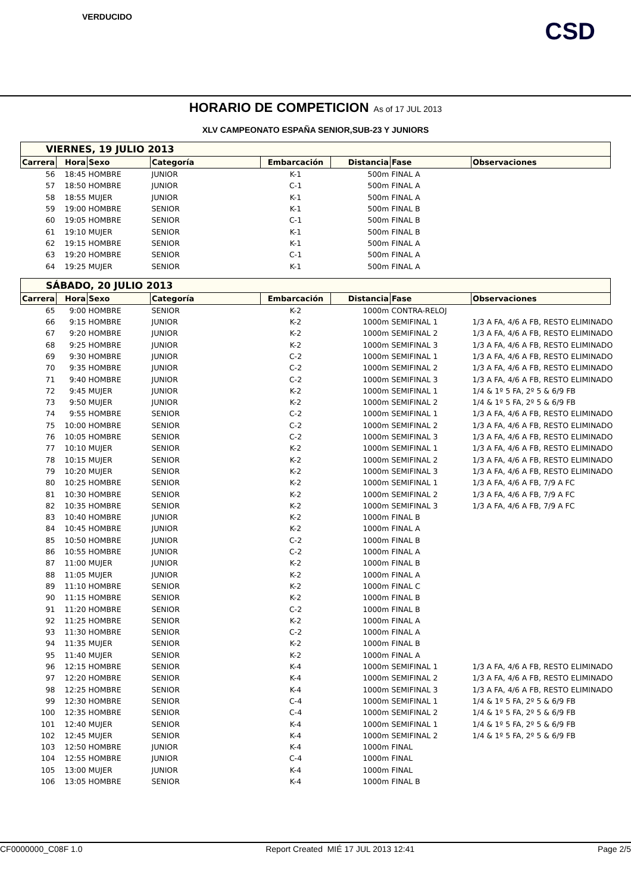VERDUCIDO
CSD
HORARIO DE COMPETICION As of 17 JUL 2013
XLV CAMPEONATO ESPAÑA SENIOR,SUB-23 Y JUNIORS
| VIERNES, 19 JULIO 2013 | | | | | | | |
| Carrera | Hora | Sexo | Categoría | Embarcación | Distancia | Fase | Observaciones |
| 56 | 18:45 | HOMBRE | JUNIOR | K-1 | 500m | FINAL A | |
| 57 | 18:50 | HOMBRE | JUNIOR | C-1 | 500m | FINAL A | |
| 58 | 18:55 | MUJER | JUNIOR | K-1 | 500m | FINAL A | |
| 59 | 19:00 | HOMBRE | SENIOR | K-1 | 500m | FINAL B | |
| 60 | 19:05 | HOMBRE | SENIOR | C-1 | 500m | FINAL B | |
| 61 | 19:10 | MUJER | SENIOR | K-1 | 500m | FINAL B | |
| 62 | 19:15 | HOMBRE | SENIOR | K-1 | 500m | FINAL A | |
| 63 | 19:20 | HOMBRE | SENIOR | C-1 | 500m | FINAL A | |
| 64 | 19:25 | MUJER | SENIOR | K-1 | 500m | FINAL A | |
| SÁBADO, 20 JULIO 2013 | | | | | | | |
| Carrera | Hora | Sexo | Categoría | Embarcación | Distancia | Fase | Observaciones |
| 65 | 9:00 | HOMBRE | SENIOR | K-2 | 1000m | CONTRA-RELOJ | |
| 66 | 9:15 | HOMBRE | JUNIOR | K-2 | 1000m | SEMIFINAL 1 | 1/3 A FA, 4/6 A FB, RESTO ELIMINADO |
| 67 | 9:20 | HOMBRE | JUNIOR | K-2 | 1000m | SEMIFINAL 2 | 1/3 A FA, 4/6 A FB, RESTO ELIMINADO |
| 68 | 9:25 | HOMBRE | JUNIOR | K-2 | 1000m | SEMIFINAL 3 | 1/3 A FA, 4/6 A FB, RESTO ELIMINADO |
| 69 | 9:30 | HOMBRE | JUNIOR | C-2 | 1000m | SEMIFINAL 1 | 1/3 A FA, 4/6 A FB, RESTO ELIMINADO |
| 70 | 9:35 | HOMBRE | JUNIOR | C-2 | 1000m | SEMIFINAL 2 | 1/3 A FA, 4/6 A FB, RESTO ELIMINADO |
| 71 | 9:40 | HOMBRE | JUNIOR | C-2 | 1000m | SEMIFINAL 3 | 1/3 A FA, 4/6 A FB, RESTO ELIMINADO |
| 72 | 9:45 | MUJER | JUNIOR | K-2 | 1000m | SEMIFINAL 1 | 1/4 & 1º 5 FA, 2º 5 & 6/9 FB |
| 73 | 9:50 | MUJER | JUNIOR | K-2 | 1000m | SEMIFINAL 2 | 1/4 & 1º 5 FA, 2º 5 & 6/9 FB |
| 74 | 9:55 | HOMBRE | SENIOR | C-2 | 1000m | SEMIFINAL 1 | 1/3 A FA, 4/6 A FB, RESTO ELIMINADO |
| 75 | 10:00 | HOMBRE | SENIOR | C-2 | 1000m | SEMIFINAL 2 | 1/3 A FA, 4/6 A FB, RESTO ELIMINADO |
| 76 | 10:05 | HOMBRE | SENIOR | C-2 | 1000m | SEMIFINAL 3 | 1/3 A FA, 4/6 A FB, RESTO ELIMINADO |
| 77 | 10:10 | MUJER | SENIOR | K-2 | 1000m | SEMIFINAL 1 | 1/3 A FA, 4/6 A FB, RESTO ELIMINADO |
| 78 | 10:15 | MUJER | SENIOR | K-2 | 1000m | SEMIFINAL 2 | 1/3 A FA, 4/6 A FB, RESTO ELIMINADO |
| 79 | 10:20 | MUJER | SENIOR | K-2 | 1000m | SEMIFINAL 3 | 1/3 A FA, 4/6 A FB, RESTO ELIMINADO |
| 80 | 10:25 | HOMBRE | SENIOR | K-2 | 1000m | SEMIFINAL 1 | 1/3 A FA, 4/6 A FB, 7/9 A FC |
| 81 | 10:30 | HOMBRE | SENIOR | K-2 | 1000m | SEMIFINAL 2 | 1/3 A FA, 4/6 A FB, 7/9 A FC |
| 82 | 10:35 | HOMBRE | SENIOR | K-2 | 1000m | SEMIFINAL 3 | 1/3 A FA, 4/6 A FB, 7/9 A FC |
| 83 | 10:40 | HOMBRE | JUNIOR | K-2 | 1000m | FINAL B | |
| 84 | 10:45 | HOMBRE | JUNIOR | K-2 | 1000m | FINAL A | |
| 85 | 10:50 | HOMBRE | JUNIOR | C-2 | 1000m | FINAL B | |
| 86 | 10:55 | HOMBRE | JUNIOR | C-2 | 1000m | FINAL A | |
| 87 | 11:00 | MUJER | JUNIOR | K-2 | 1000m | FINAL B | |
| 88 | 11:05 | MUJER | JUNIOR | K-2 | 1000m | FINAL A | |
| 89 | 11:10 | HOMBRE | SENIOR | K-2 | 1000m | FINAL C | |
| 90 | 11:15 | HOMBRE | SENIOR | K-2 | 1000m | FINAL B | |
| 91 | 11:20 | HOMBRE | SENIOR | C-2 | 1000m | FINAL B | |
| 92 | 11:25 | HOMBRE | SENIOR | K-2 | 1000m | FINAL A | |
| 93 | 11:30 | HOMBRE | SENIOR | C-2 | 1000m | FINAL A | |
| 94 | 11:35 | MUJER | SENIOR | K-2 | 1000m | FINAL B | |
| 95 | 11:40 | MUJER | SENIOR | K-2 | 1000m | FINAL A | |
| 96 | 12:15 | HOMBRE | SENIOR | K-4 | 1000m | SEMIFINAL 1 | 1/3 A FA, 4/6 A FB, RESTO ELIMINADO |
| 97 | 12:20 | HOMBRE | SENIOR | K-4 | 1000m | SEMIFINAL 2 | 1/3 A FA, 4/6 A FB, RESTO ELIMINADO |
| 98 | 12:25 | HOMBRE | SENIOR | K-4 | 1000m | SEMIFINAL 3 | 1/3 A FA, 4/6 A FB, RESTO ELIMINADO |
| 99 | 12:30 | HOMBRE | SENIOR | C-4 | 1000m | SEMIFINAL 1 | 1/4 & 1º 5 FA, 2º 5 & 6/9 FB |
| 100 | 12:35 | HOMBRE | SENIOR | C-4 | 1000m | SEMIFINAL 2 | 1/4 & 1º 5 FA, 2º 5 & 6/9 FB |
| 101 | 12:40 | MUJER | SENIOR | K-4 | 1000m | SEMIFINAL 1 | 1/4 & 1º 5 FA, 2º 5 & 6/9 FB |
| 102 | 12:45 | MUJER | SENIOR | K-4 | 1000m | SEMIFINAL 2 | 1/4 & 1º 5 FA, 2º 5 & 6/9 FB |
| 103 | 12:50 | HOMBRE | JUNIOR | K-4 | 1000m | FINAL | |
| 104 | 12:55 | HOMBRE | JUNIOR | C-4 | 1000m | FINAL | |
| 105 | 13:00 | MUJER | JUNIOR | K-4 | 1000m | FINAL | |
| 106 | 13:05 | HOMBRE | SENIOR | K-4 | 1000m | FINAL B | |
CF0000000_C08F 1.0 Report Created MIÉ 17 JUL 2013 12:41 Page 2/5